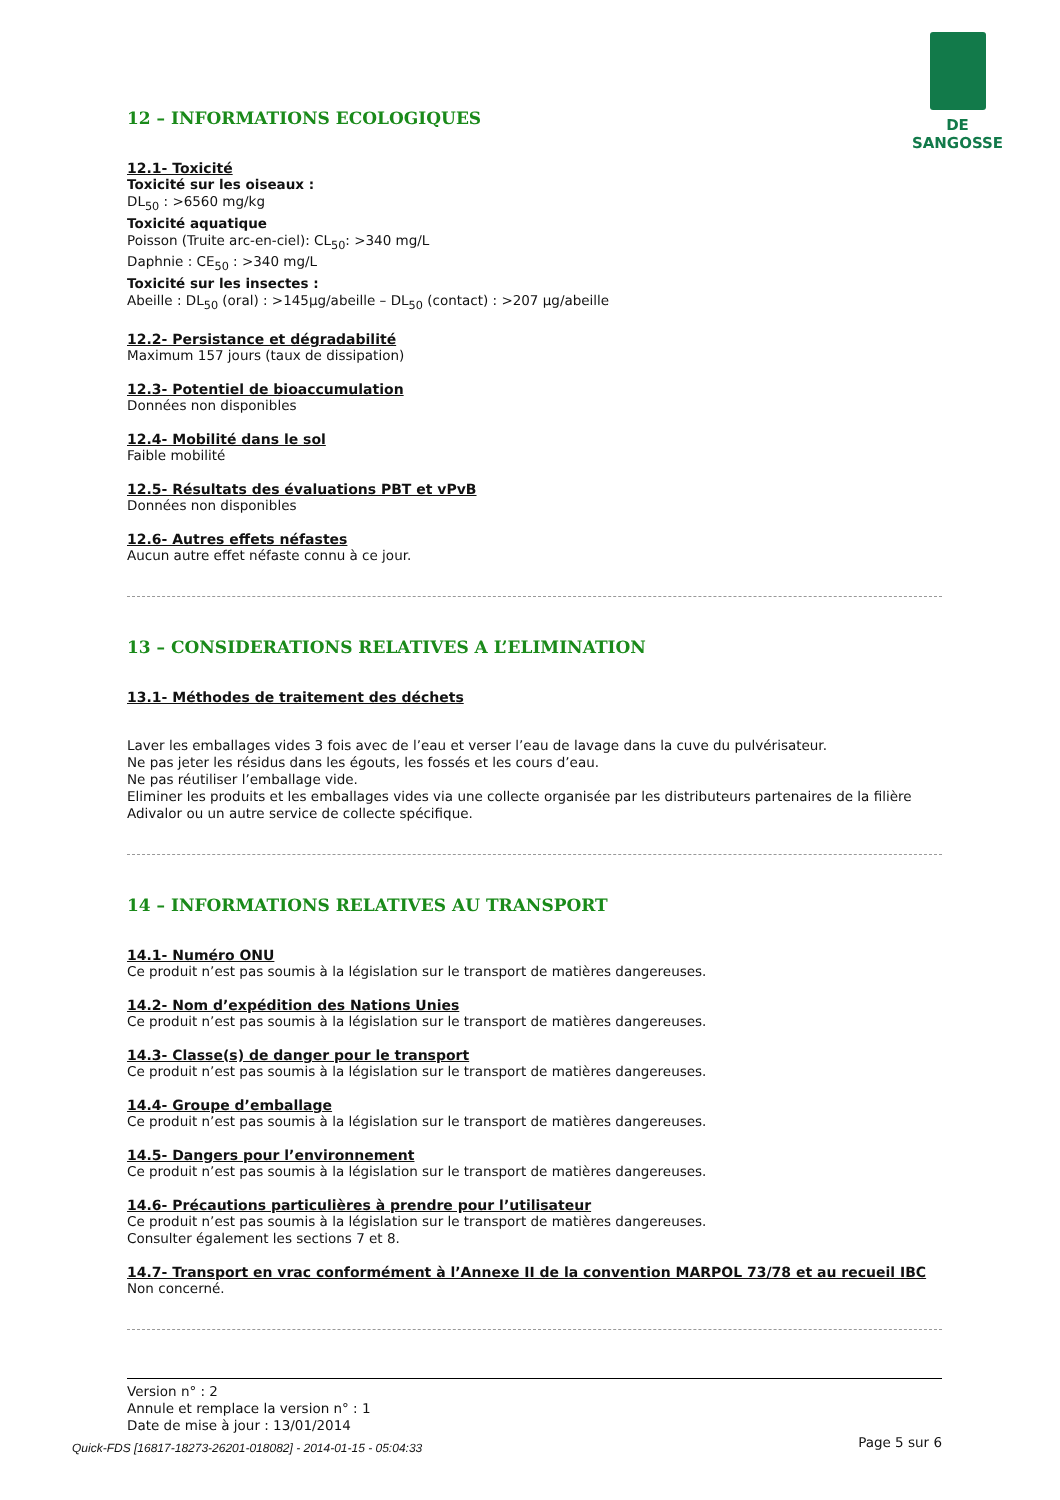DE SANGOSSE
12 – INFORMATIONS ECOLOGIQUES
12.1- Toxicité
Toxicité sur les oiseaux :
DL<sub>50</sub> : >6560 mg/kg
Toxicité aquatique
Poisson (Truite arc-en-ciel): CL<sub>50</sub>: >340 mg/L
Daphnie : CE<sub>50</sub> : >340 mg/L
Toxicité sur les insectes :
Abeille : DL<sub>50</sub> (oral) : >145µg/abeille – DL<sub>50</sub> (contact) : >207 µg/abeille
12.2- Persistance et dégradabilité
Maximum 157 jours (taux de dissipation)
12.3- Potentiel de bioaccumulation
Données non disponibles
12.4- Mobilité dans le sol
Faible mobilité
12.5- Résultats des évaluations PBT et vPvB
Données non disponibles
12.6- Autres effets néfastes
Aucun autre effet néfaste connu à ce jour.
13 – CONSIDERATIONS RELATIVES A L’ELIMINATION
13.1- Méthodes de traitement des déchets
Laver les emballages vides 3 fois avec de l’eau et verser l’eau de lavage dans la cuve du pulvérisateur.
Ne pas jeter les résidus dans les égouts, les fossés et les cours d’eau.
Ne pas réutiliser l’emballage vide.
Eliminer les produits et les emballages vides via une collecte organisée par les distributeurs partenaires de la filière Adivalor ou un autre service de collecte spécifique.
14 – INFORMATIONS RELATIVES AU TRANSPORT
14.1- Numéro ONU
Ce produit n’est pas soumis à la législation sur le transport de matières dangereuses.
14.2- Nom d’expédition des Nations Unies
Ce produit n’est pas soumis à la législation sur le transport de matières dangereuses.
14.3- Classe(s) de danger pour le transport
Ce produit n’est pas soumis à la législation sur le transport de matières dangereuses.
14.4- Groupe d’emballage
Ce produit n’est pas soumis à la législation sur le transport de matières dangereuses.
14.5- Dangers pour l’environnement
Ce produit n’est pas soumis à la législation sur le transport de matières dangereuses.
14.6- Précautions particulières à prendre pour l’utilisateur
Ce produit n’est pas soumis à la législation sur le transport de matières dangereuses.
Consulter également les sections 7 et 8.
14.7- Transport en vrac conformément à l’Annexe II de la convention MARPOL 73/78 et au recueil IBC
Non concerné.
Version n° : 2
Annule et remplace la version n° : 1
Date de mise à jour : 13/01/2014
Page 5 sur 6
Quick-FDS [16817-18273-26201-018082] - 2014-01-15 - 05:04:33